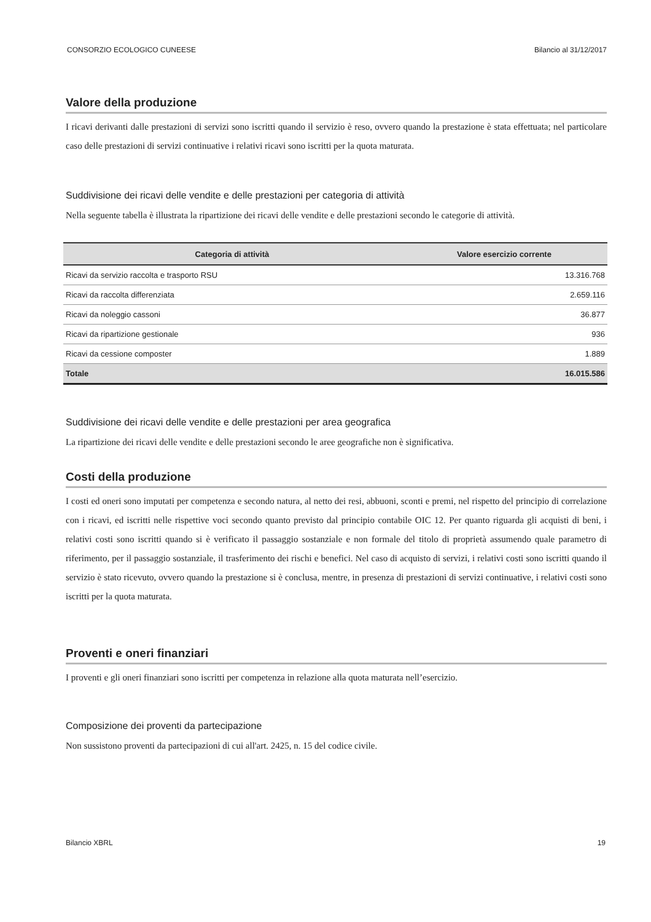CONSORZIO ECOLOGICO CUNEESE Bilancio al 31/12/2017
Valore della produzione
I ricavi derivanti dalle prestazioni di servizi sono iscritti quando il servizio è reso, ovvero quando la prestazione è stata effettuata; nel particolare caso delle prestazioni di servizi continuative i relativi ricavi sono iscritti per la quota maturata.
Suddivisione dei ricavi delle vendite e delle prestazioni per categoria di attività
Nella seguente tabella è illustrata la ripartizione dei ricavi delle vendite e delle prestazioni secondo le categorie di attività.
| Categoria di attività | Valore esercizio corrente |
| --- | --- |
| Ricavi da servizio raccolta e trasporto RSU | 13.316.768 |
| Ricavi da raccolta differenziata | 2.659.116 |
| Ricavi da noleggio cassoni | 36.877 |
| Ricavi da ripartizione gestionale | 936 |
| Ricavi da cessione composter | 1.889 |
| Totale | 16.015.586 |
Suddivisione dei ricavi delle vendite e delle prestazioni per area geografica
La ripartizione dei ricavi delle vendite e delle prestazioni secondo le aree geografiche non è significativa.
Costi della produzione
I costi ed oneri sono imputati per competenza e secondo natura, al netto dei resi, abbuoni, sconti e premi, nel rispetto del principio di correlazione con i ricavi, ed iscritti nelle rispettive voci secondo quanto previsto dal principio contabile OIC 12. Per quanto riguarda gli acquisti di beni, i relativi costi sono iscritti quando si è verificato il passaggio sostanziale e non formale del titolo di proprietà assumendo quale parametro di riferimento, per il passaggio sostanziale, il trasferimento dei rischi e benefici. Nel caso di acquisto di servizi, i relativi costi sono iscritti quando il servizio è stato ricevuto, ovvero quando la prestazione si è conclusa, mentre, in presenza di prestazioni di servizi continuative, i relativi costi sono iscritti per la quota maturata.
Proventi e oneri finanziari
I proventi e gli oneri finanziari sono iscritti per competenza in relazione alla quota maturata nell’esercizio.
Composizione dei proventi da partecipazione
Non sussistono proventi da partecipazioni di cui all'art. 2425, n. 15 del codice civile.
Bilancio XBRL 19